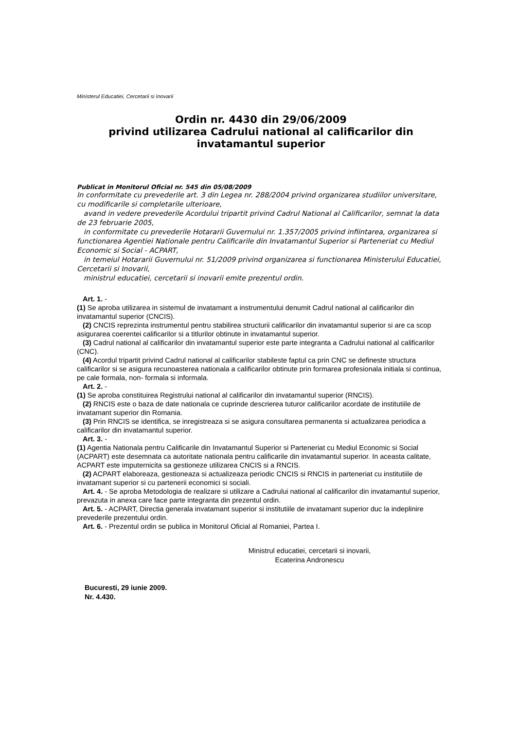Ministerul Educatiei, Cercetarii si Inovarii
Ordin nr. 4430 din 29/06/2009
privind utilizarea Cadrului national al calificarilor din invatamantul superior
Publicat in Monitorul Oficial nr. 545 din 05/08/2009
In conformitate cu prevederile art. 3 din Legea nr. 288/2004 privind organizarea studiilor universitare, cu modificarile si completarile ulterioare,
avand in vedere prevederile Acordului tripartit privind Cadrul National al Calificarilor, semnat la data de 23 februarie 2005,
in conformitate cu prevederile Hotararii Guvernului nr. 1.357/2005 privind infiintarea, organizarea si functionarea Agentiei Nationale pentru Calificarile din Invatamantul Superior si Parteneriat cu Mediul Economic si Social - ACPART,
in temeiul Hotararii Guvernului nr. 51/2009 privind organizarea si functionarea Ministerului Educatiei, Cercetarii si Inovarii,
ministrul educatiei, cercetarii si inovarii emite prezentul ordin.
Art. 1. -
(1) Se aproba utilizarea in sistemul de invatamant a instrumentului denumit Cadrul national al calificarilor din invatamantul superior (CNCIS).
(2) CNCIS reprezinta instrumentul pentru stabilirea structurii calificarilor din invatamantul superior si are ca scop asigurarea coerentei calificarilor si a titlurilor obtinute in invatamantul superior.
(3) Cadrul national al calificarilor din invatamantul superior este parte integranta a Cadrului national al calificarilor (CNC).
(4) Acordul tripartit privind Cadrul national al calificarilor stabileste faptul ca prin CNC se defineste structura calificarilor si se asigura recunoasterea nationala a calificarilor obtinute prin formarea profesionala initiala si continua, pe cale formala, non- formala si informala.
Art. 2. -
(1) Se aproba constituirea Registrului national al calificarilor din invatamantul superior (RNCIS).
(2) RNCIS este o baza de date nationala ce cuprinde descrierea tuturor calificarilor acordate de institutiile de invatamant superior din Romania.
(3) Prin RNCIS se identifica, se inregistreaza si se asigura consultarea permanenta si actualizarea periodica a calificarilor din invatamantul superior.
Art. 3. -
(1) Agentia Nationala pentru Calificarile din Invatamantul Superior si Parteneriat cu Mediul Economic si Social (ACPART) este desemnata ca autoritate nationala pentru calificarile din invatamantul superior. In aceasta calitate, ACPART este imputernicita sa gestioneze utilizarea CNCIS si a RNCIS.
(2) ACPART elaboreaza, gestioneaza si actualizeaza periodic CNCIS si RNCIS in parteneriat cu institutiile de invatamant superior si cu partenerii economici si sociali.
Art. 4. - Se aproba Metodologia de realizare si utilizare a Cadrului national al calificarilor din invatamantul superior, prevazuta in anexa care face parte integranta din prezentul ordin.
Art. 5. - ACPART, Directia generala invatamant superior si institutiile de invatamant superior duc la indeplinire prevederile prezentului ordin.
Art. 6. - Prezentul ordin se publica in Monitorul Oficial al Romaniei, Partea I.
Ministrul educatiei, cercetarii si inovarii,
Ecaterina Andronescu
Bucuresti, 29 iunie 2009.
Nr. 4.430.